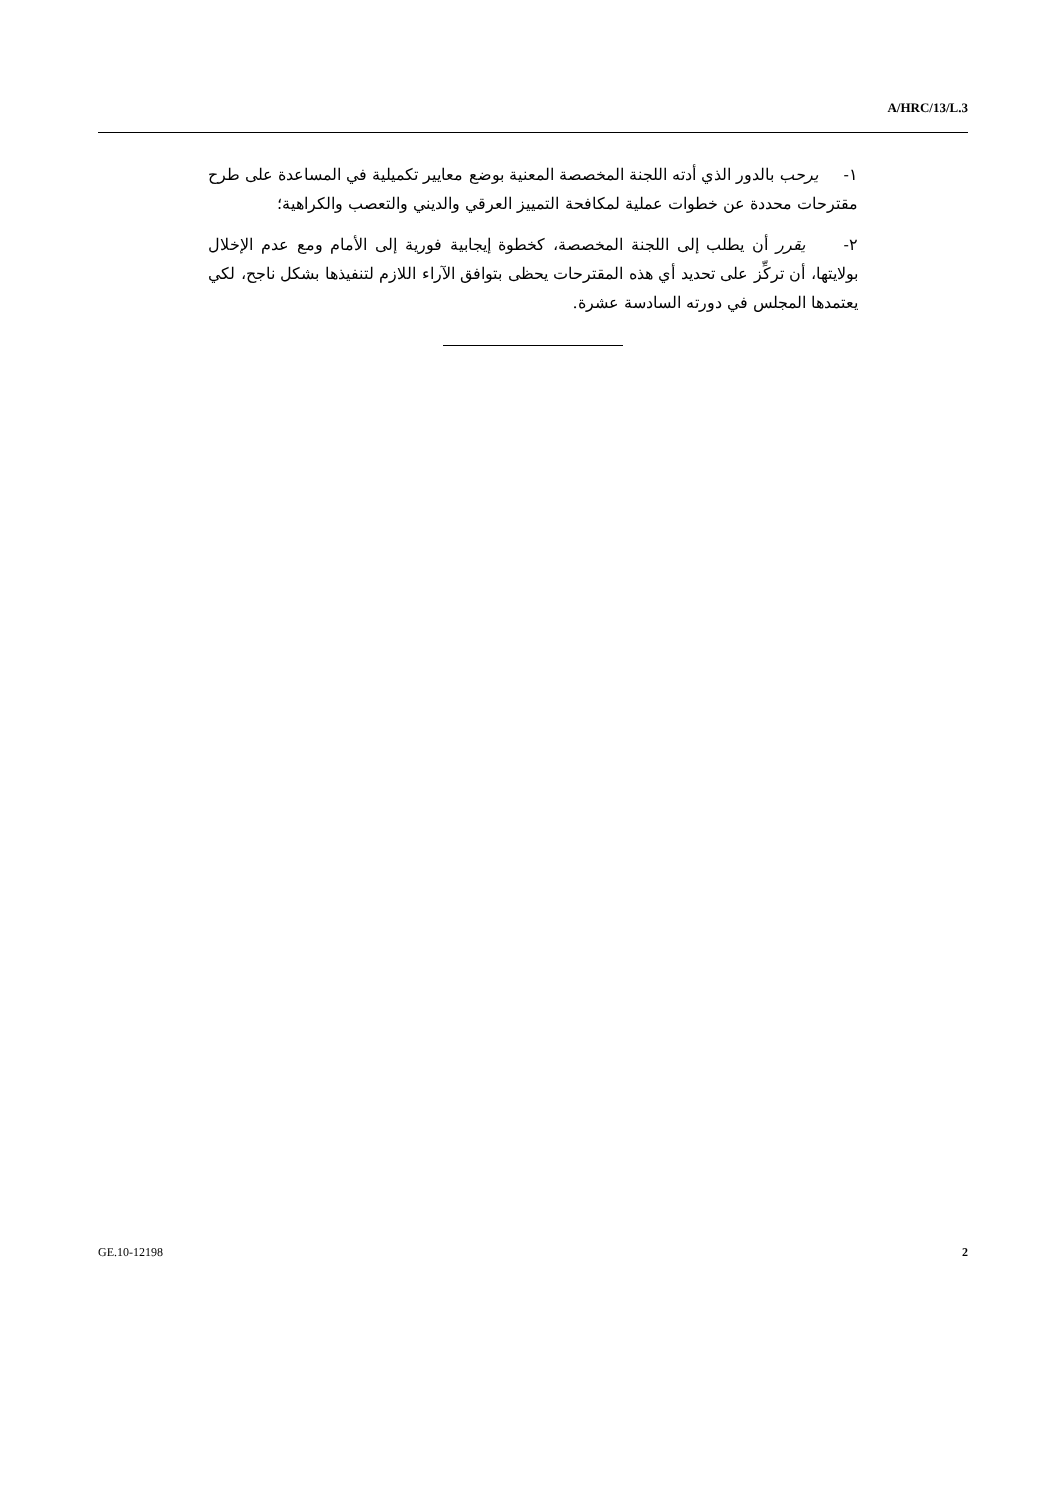A/HRC/13/L.3
١- يرحب بالدور الذي أدته اللجنة المخصصة المعنية بوضع معايير تكميلية في المساعدة على طرح مقترحات محددة عن خطوات عملية لمكافحة التمييز العرقي والديني والتعصب والكراهية؛
٢- يقرر أن يطلب إلى اللجنة المخصصة، كخطوة إيجابية فورية إلى الأمام ومع عدم الإخلال بولايتها، أن تركِّز على تحديد أي هذه المقترحات يحظى بتوافق الآراء اللازم لتنفيذها بشكل ناجح، لكي يعتمدها المجلس في دورته السادسة عشرة.
GE.10-12198 2